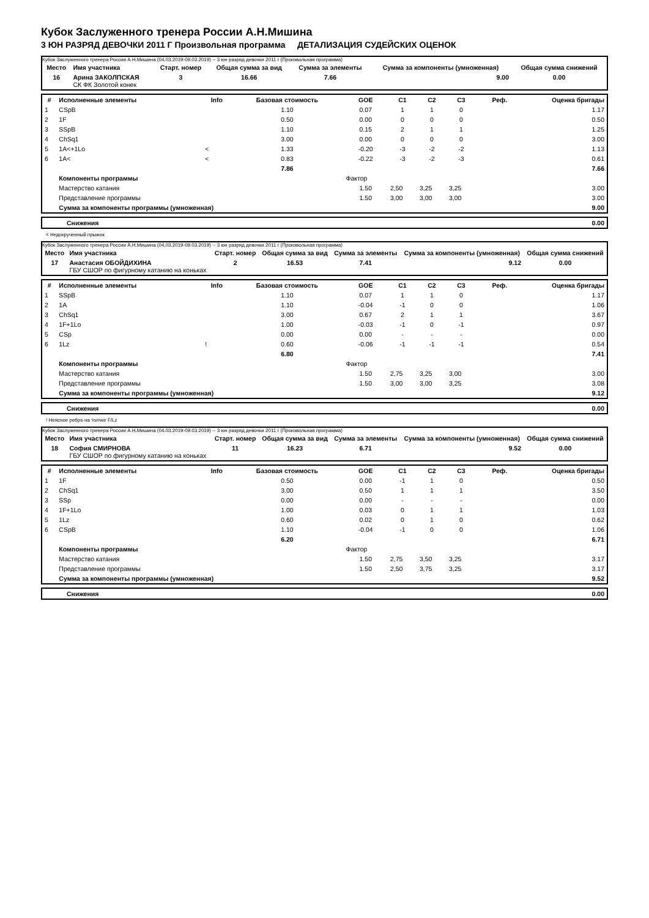Кубок Заслуженного тренера России А.Н.Мишина
3 ЮН РАЗРЯД ДЕВОЧКИ 2011 Г Произвольная программа ДЕТАЛИЗАЦИЯ СУДЕЙСКИХ ОЦЕНОК
Кубок Заслуженного тренера России А.Н.Мишина (04.03.2019-09.03.2019) -- 3 юн разряд девочки 2011 г (Произвольная программа)
| Место | Имя участника | Старт. номер | Общая сумма за вид | Сумма за элементы | Сумма за компоненты (умноженная) | Общая сумма снижений |
| --- | --- | --- | --- | --- | --- | --- |
| 16 | Арина ЗАКОЛПСКАЯ СК ФК Золотой конек | 3 | 16.66 | 7.66 | 9.00 | 0.00 |
| # | Исполненные элементы | Info | Базовая стоимость | GOE | C1 | C2 | C3 | Реф. | Оценка бригады |
| --- | --- | --- | --- | --- | --- | --- | --- | --- | --- |
| 1 | CSpB | | 1.10 | 0.07 | 1 | 1 | 0 | | 1.17 |
| 2 | 1F | | 0.50 | 0.00 | 0 | 0 | 0 | | 0.50 |
| 3 | SSpB | | 1.10 | 0.15 | 2 | 1 | 1 | | 1.25 |
| 4 | ChSq1 | | 3.00 | 0.00 | 0 | 0 | 0 | | 3.00 |
| 5 | 1A<+1Lo | < | 1.33 | -0.20 | -3 | -2 | -2 | | 1.13 |
| 6 | 1A< | < | 0.83 | -0.22 | -3 | -2 | -3 | | 0.61 |
| | | | 7.86 | | | | | | 7.66 |
| | Компоненты программы | | | Фактор | | | | | |
| | Мастерство катания | | | 1.50 | 2,50 | 3,25 | 3,25 | | 3.00 |
| | Представление программы | | | 1.50 | 3,00 | 3,00 | 3,00 | | 3.00 |
| | Сумма за компоненты программы (умноженная) | | | | | | | | 9.00 |
| Снижения | 0.00 |
< Недокрученный прыжок
Кубок Заслуженного тренера России А.Н.Мишина (04.03.2019-09.03.2019) -- 3 юн разряд девочки 2011 г (Произвольная программа)
| Место | Имя участника | Старт. номер | Общая сумма за вид | Сумма за элементы | Сумма за компоненты (умноженная) | Общая сумма снижений |
| --- | --- | --- | --- | --- | --- | --- |
| 17 | Анастасия ОБОЙДИХИНА ГБУ СШОР по фигурному катанию на коньках | 2 | 16.53 | 7.41 | 9.12 | 0.00 |
| # | Исполненные элементы | Info | Базовая стоимость | GOE | C1 | C2 | C3 | Реф. | Оценка бригады |
| --- | --- | --- | --- | --- | --- | --- | --- | --- | --- |
| 1 | SSpB | | 1.10 | 0.07 | 1 | 1 | 0 | | 1.17 |
| 2 | 1A | | 1.10 | -0.04 | -1 | 0 | 0 | | 1.06 |
| 3 | ChSq1 | | 3.00 | 0.67 | 2 | 1 | 1 | | 3.67 |
| 4 | 1F+1Lo | | 1.00 | -0.03 | -1 | 0 | -1 | | 0.97 |
| 5 | CSp | | 0.00 | 0.00 | - | - | - | | 0.00 |
| 6 | 1Lz | ! | 0.60 | -0.06 | -1 | -1 | -1 | | 0.54 |
| | | | 6.80 | | | | | | 7.41 |
| | Компоненты программы | | | Фактор | | | | | |
| | Мастерство катания | | | 1.50 | 2,75 | 3,25 | 3,00 | | 3.00 |
| | Представление программы | | | 1.50 | 3,00 | 3,00 | 3,25 | | 3.08 |
| | Сумма за компоненты программы (умноженная) | | | | | | | | 9.12 |
| Снижения | 0.00 |
! Неясное ребро на толчке F/Lz
Кубок Заслуженного тренера России А.Н.Мишина (04.03.2019-09.03.2019) -- 3 юн разряд девочки 2011 г (Произвольная программа)
| Место | Имя участника | Старт. номер | Общая сумма за вид | Сумма за элементы | Сумма за компоненты (умноженная) | Общая сумма снижений |
| --- | --- | --- | --- | --- | --- | --- |
| 18 | София СМИРНОВА ГБУ СШОР по фигурному катанию на коньках | 11 | 16.23 | 6.71 | 9.52 | 0.00 |
| # | Исполненные элементы | Info | Базовая стоимость | GOE | C1 | C2 | C3 | Реф. | Оценка бригады |
| --- | --- | --- | --- | --- | --- | --- | --- | --- | --- |
| 1 | 1F | | 0.50 | 0.00 | -1 | 1 | 0 | | 0.50 |
| 2 | ChSq1 | | 3.00 | 0.50 | 1 | 1 | 1 | | 3.50 |
| 3 | SSp | | 0.00 | 0.00 | - | - | - | | 0.00 |
| 4 | 1F+1Lo | | 1.00 | 0.03 | 0 | 1 | 1 | | 1.03 |
| 5 | 1Lz | | 0.60 | 0.02 | 0 | 1 | 0 | | 0.62 |
| 6 | CSpB | | 1.10 | -0.04 | -1 | 0 | 0 | | 1.06 |
| | | | 6.20 | | | | | | 6.71 |
| | Компоненты программы | | | Фактор | | | | | |
| | Мастерство катания | | | 1.50 | 2,75 | 3,50 | 3,25 | | 3.17 |
| | Представление программы | | | 1.50 | 2,50 | 3,75 | 3,25 | | 3.17 |
| | Сумма за компоненты программы (умноженная) | | | | | | | | 9.52 |
| Снижения | 0.00 |